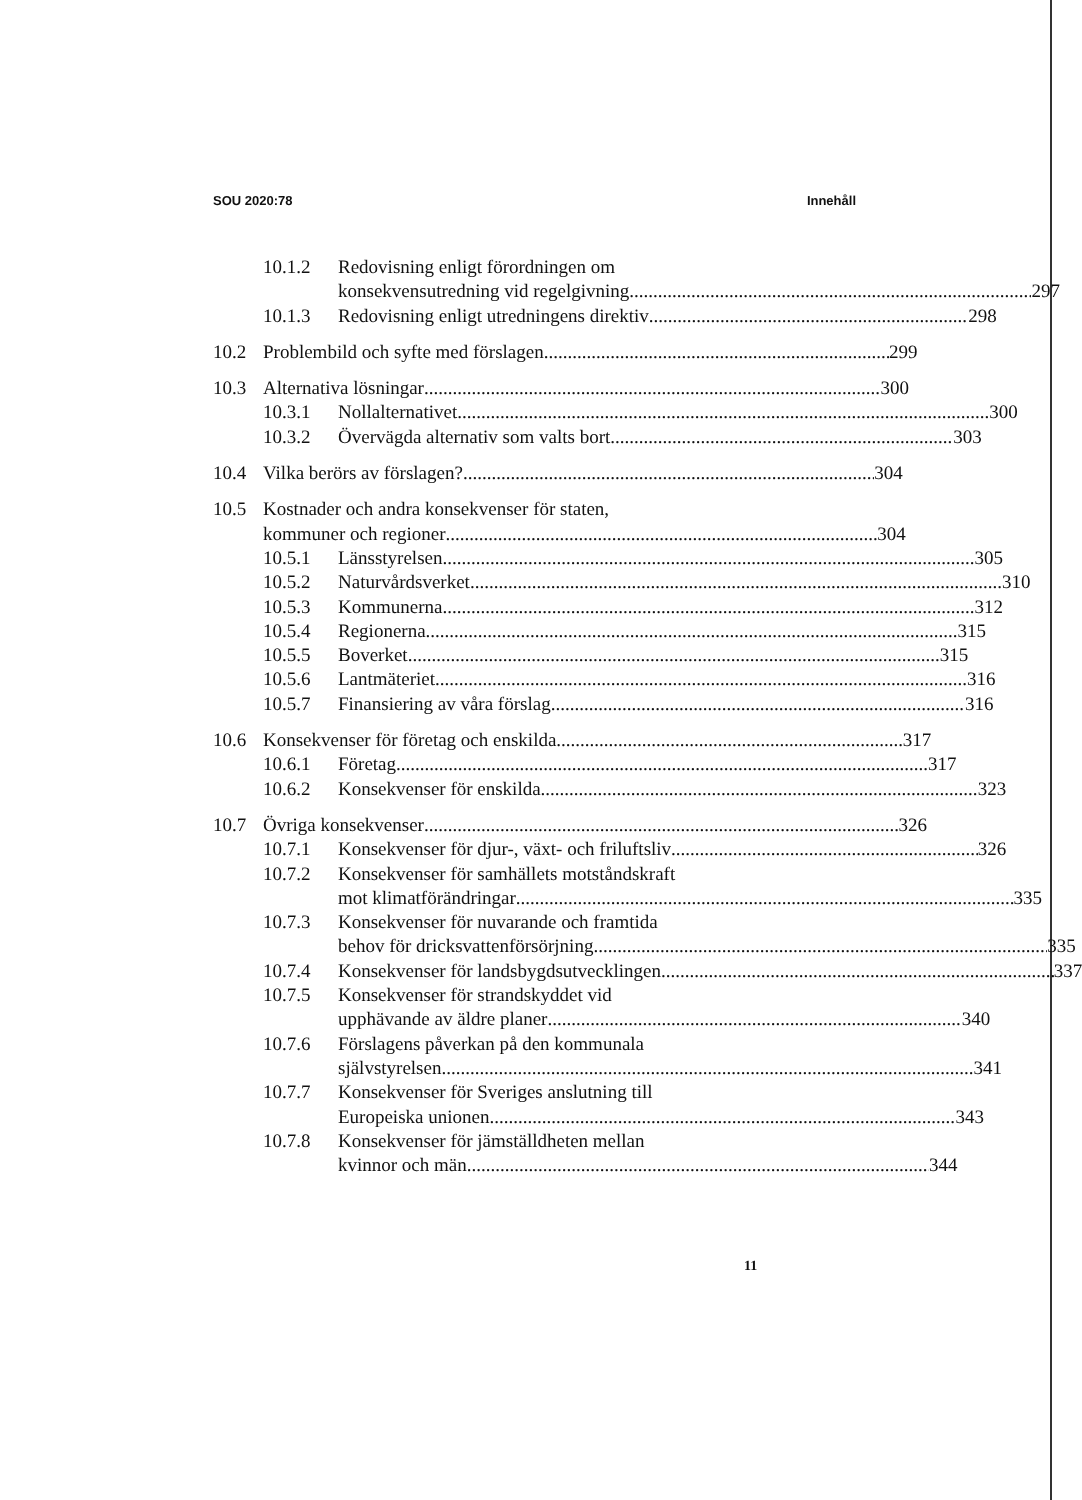SOU 2020:78 Innehåll
10.1.2 Redovisning enligt förordningen om
konsekvensutredning vid regelgivning 297
10.1.3 Redovisning enligt utredningens direktiv 298
10.2 Problembild och syfte med förslagen 299
10.3 Alternativa lösningar 300
10.3.1 Nollalternativet 300
10.3.2 Övervägda alternativ som valts bort 303
10.4 Vilka berörs av förslagen? 304
10.5 Kostnader och andra konsekvenser för staten,
kommuner och regioner 304
10.5.1 Länsstyrelsen 305
10.5.2 Naturvårdsverket 310
10.5.3 Kommunerna 312
10.5.4 Regionerna 315
10.5.5 Boverket 315
10.5.6 Lantmäteriet 316
10.5.7 Finansiering av våra förslag 316
10.6 Konsekvenser för företag och enskilda 317
10.6.1 Företag 317
10.6.2 Konsekvenser för enskilda 323
10.7 Övriga konsekvenser 326
10.7.1 Konsekvenser för djur-, växt- och friluftsliv 326
10.7.2 Konsekvenser för samhällets motståndskraft
mot klimatförändringar 335
10.7.3 Konsekvenser för nuvarande och framtida
behov för dricksvattenförsörjning 335
10.7.4 Konsekvenser för landsbygdsutvecklingen 337
10.7.5 Konsekvenser för strandskyddet vid
upphävande av äldre planer 340
10.7.6 Förslagens påverkan på den kommunala
självstyrelsen 341
10.7.7 Konsekvenser för Sveriges anslutning till
Europeiska unionen 343
10.7.8 Konsekvenser för jämställdheten mellan
kvinnor och män 344
11